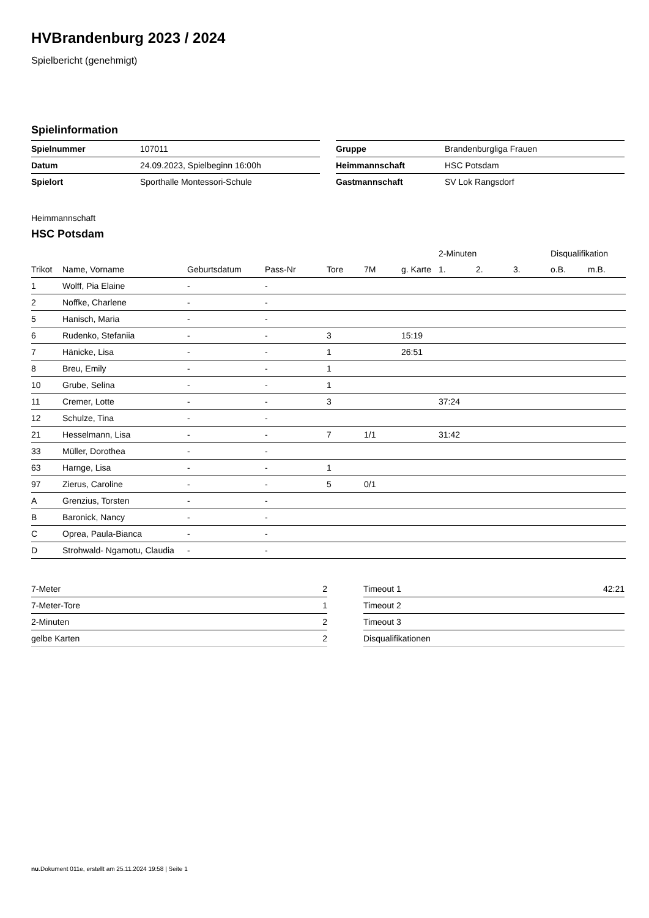HVBrandenburg 2023 / 2024
Spielbericht (genehmigt)
Spielinformation
| Spielnummer | 107011 |
| Datum | 24.09.2023, Spielbeginn 16:00h |
| Spielort | Sporthalle Montessori-Schule |
| Gruppe | Brandenburgliga Frauen |
| Heimmannschaft | HSC Potsdam |
| Gastmannschaft | SV Lok Rangsdorf |
Heimmannschaft
HSC Potsdam
| | | | | | | | 2-Minuten | | | Disqualifikation | |
| --- | --- | --- | --- | --- | --- | --- | --- | --- | --- | --- | --- |
| Trikot | Name, Vorname | Geburtsdatum | Pass-Nr | Tore | 7M | g. Karte | 1. | 2. | 3. | o.B. | m.B. |
| 1 | Wolff, Pia Elaine | - | - | | | | | | | | |
| 2 | Noffke, Charlene | - | - | | | | | | | | |
| 5 | Hanisch, Maria | - | - | | | | | | | | |
| 6 | Rudenko, Stefaniia | - | - | 3 | | 15:19 | | | | | |
| 7 | Hänicke, Lisa | - | - | 1 | | 26:51 | | | | | |
| 8 | Breu, Emily | - | - | 1 | | | | | | | |
| 10 | Grube, Selina | - | - | 1 | | | | | | | |
| 11 | Cremer, Lotte | - | - | 3 | | | 37:24 | | | | |
| 12 | Schulze, Tina | - | - | | | | | | | | |
| 21 | Hesselmann, Lisa | - | - | 7 | 1/1 | | 31:42 | | | | |
| 33 | Müller, Dorothea | - | - | | | | | | | | |
| 63 | Harnge, Lisa | - | - | 1 | | | | | | | |
| 97 | Zierus, Caroline | - | - | 5 | 0/1 | | | | | | |
| A | Grenzius, Torsten | - | - | | | | | | | | |
| B | Baronick, Nancy | - | - | | | | | | | | |
| C | Oprea, Paula-Bianca | - | - | | | | | | | | |
| D | Strohwald- Ngamotu, Claudia | - | - | | | | | | | | |
| 7-Meter | 2 |
| 7-Meter-Tore | 1 |
| 2-Minuten | 2 |
| gelbe Karten | 2 |
| Timeout 1 | 42:21 |
| Timeout 2 | |
| Timeout 3 | |
| Disqualifikationen | |
nu.Dokument 011e, erstellt am 25.11.2024 19:58 | Seite 1